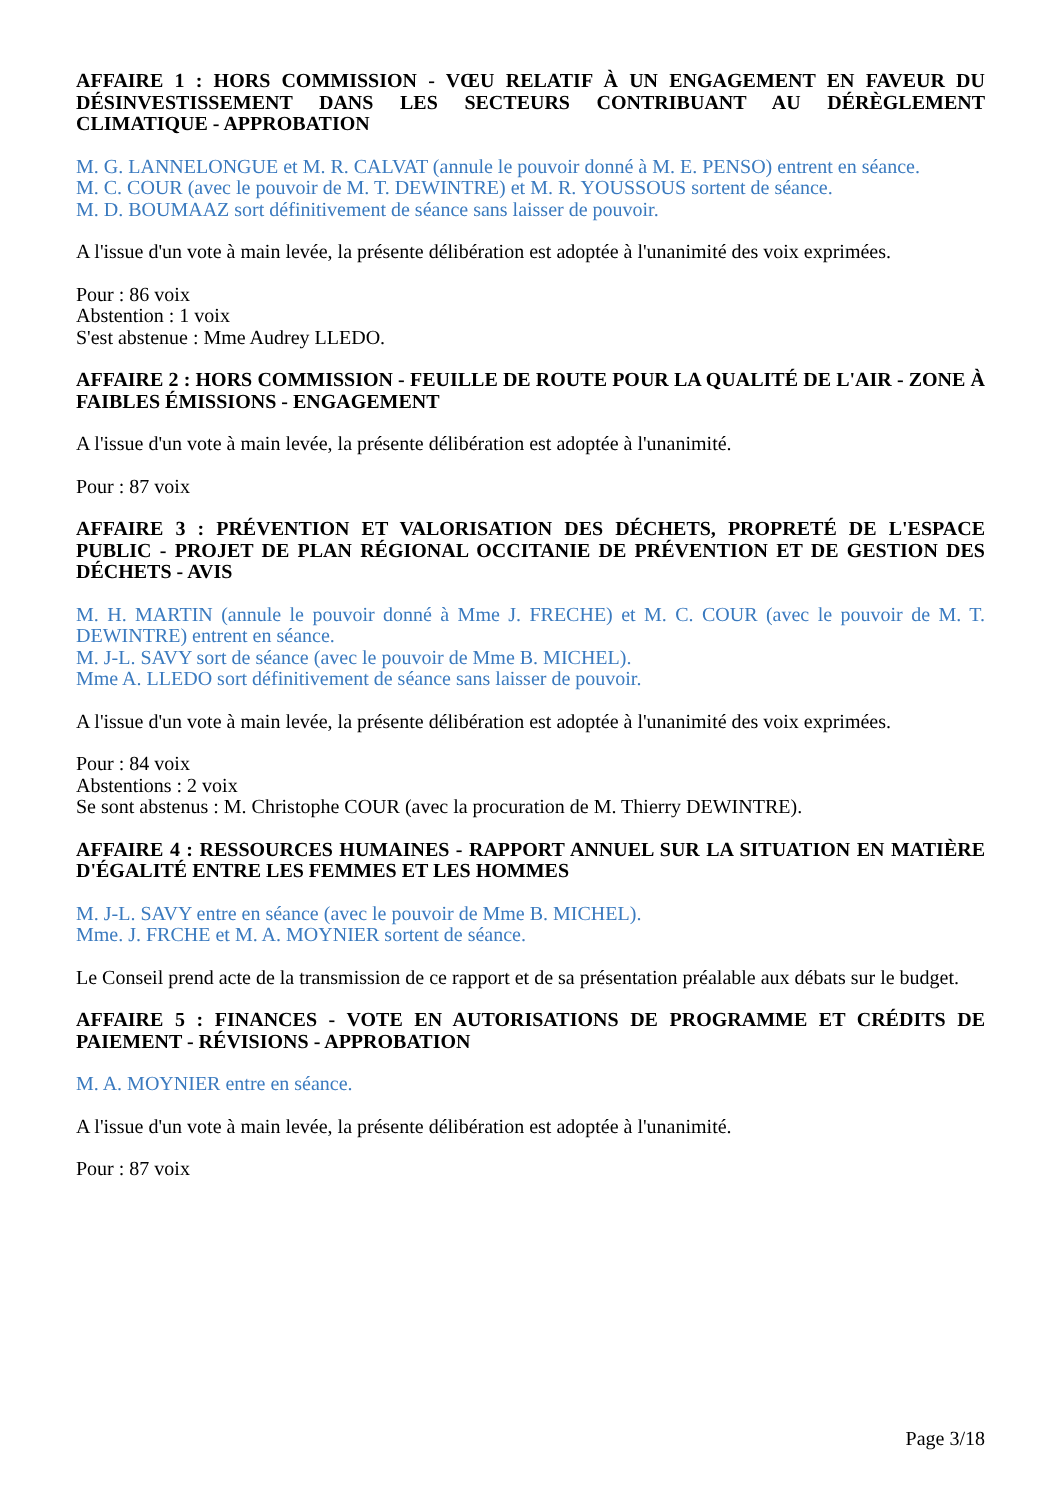AFFAIRE 1 : HORS COMMISSION - VŒU RELATIF À UN ENGAGEMENT EN FAVEUR DU DÉSINVESTISSEMENT DANS LES SECTEURS CONTRIBUANT AU DÉRÈGLEMENT CLIMATIQUE - APPROBATION
M. G. LANNELONGUE et M. R. CALVAT (annule le pouvoir donné à M. E. PENSO) entrent en séance.
M. C. COUR (avec le pouvoir de M. T. DEWINTRE) et M. R. YOUSSOUS sortent de séance.
M. D. BOUMAAZ sort définitivement de séance sans laisser de pouvoir.
A l'issue d'un vote à main levée, la présente délibération est adoptée à l'unanimité des voix exprimées.
Pour : 86 voix
Abstention : 1 voix
S'est abstenue : Mme Audrey LLEDO.
AFFAIRE 2 : HORS COMMISSION - FEUILLE DE ROUTE POUR LA QUALITÉ DE L'AIR - ZONE À FAIBLES ÉMISSIONS - ENGAGEMENT
A l'issue d'un vote à main levée, la présente délibération est adoptée à l'unanimité.
Pour : 87 voix
AFFAIRE 3 : PRÉVENTION ET VALORISATION DES DÉCHETS, PROPRETÉ DE L'ESPACE PUBLIC - PROJET DE PLAN RÉGIONAL OCCITANIE DE PRÉVENTION ET DE GESTION DES DÉCHETS - AVIS
M. H. MARTIN (annule le pouvoir donné à Mme J. FRECHE) et M. C. COUR (avec le pouvoir de M. T. DEWINTRE) entrent en séance.
M. J-L. SAVY sort de séance (avec le pouvoir de Mme B. MICHEL).
Mme A. LLEDO sort définitivement de séance sans laisser de pouvoir.
A l'issue d'un vote à main levée, la présente délibération est adoptée à l'unanimité des voix exprimées.
Pour : 84 voix
Abstentions : 2 voix
Se sont abstenus : M. Christophe COUR (avec la procuration de M. Thierry DEWINTRE).
AFFAIRE 4 : RESSOURCES HUMAINES - RAPPORT ANNUEL SUR LA SITUATION EN MATIÈRE D'ÉGALITÉ ENTRE LES FEMMES ET LES HOMMES
M. J-L. SAVY entre en séance (avec le pouvoir de Mme B. MICHEL).
Mme. J. FRCHE et M. A. MOYNIER sortent de séance.
Le Conseil prend acte de la transmission de ce rapport et de sa présentation préalable aux débats sur le budget.
AFFAIRE 5 : FINANCES - VOTE EN AUTORISATIONS DE PROGRAMME ET CRÉDITS DE PAIEMENT - RÉVISIONS - APPROBATION
M. A. MOYNIER entre en séance.
A l'issue d'un vote à main levée, la présente délibération est adoptée à l'unanimité.
Pour : 87 voix
Page 3/18